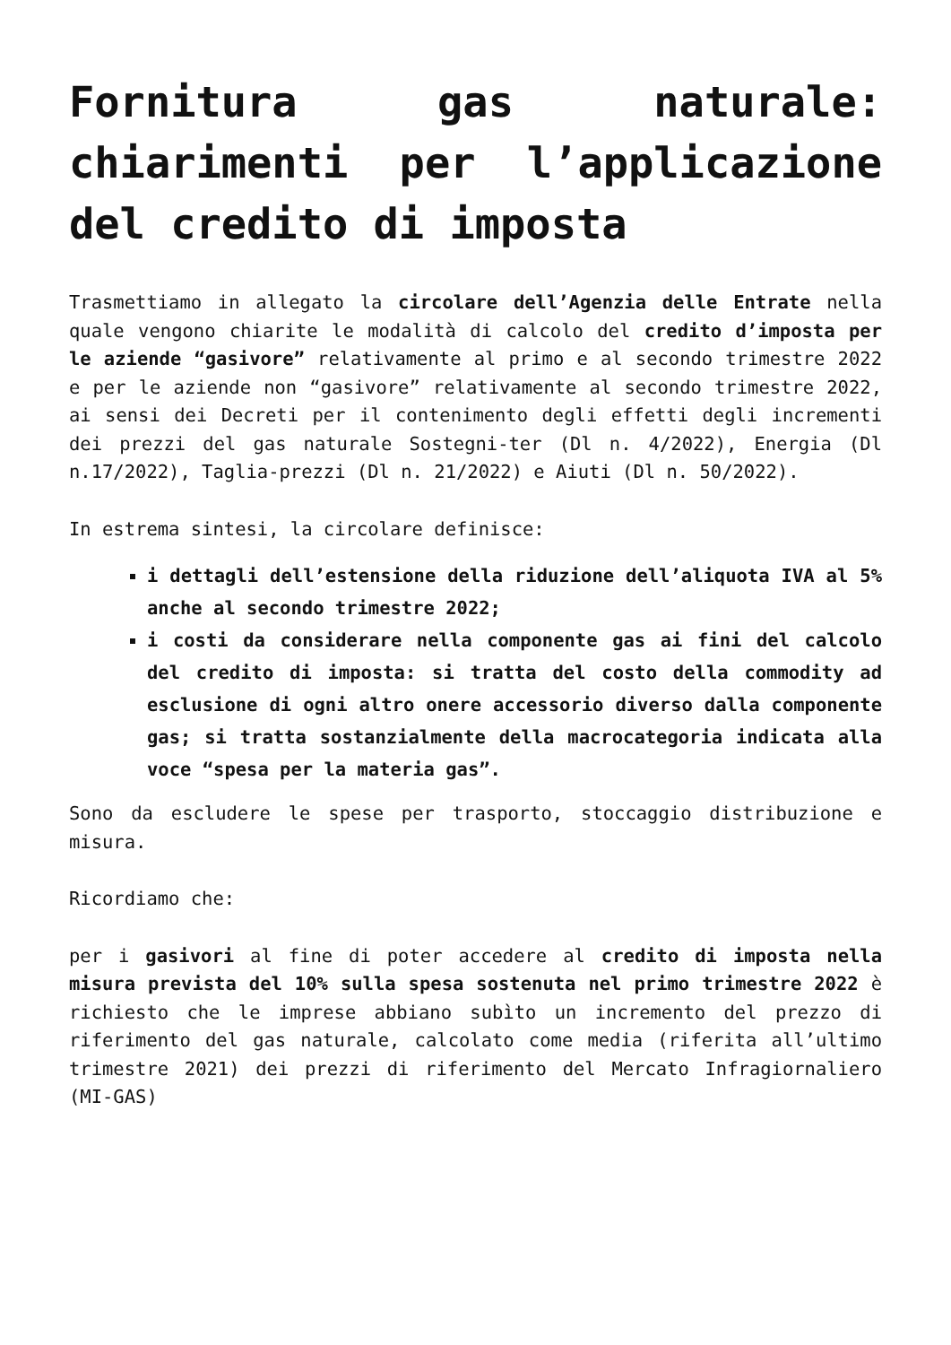Fornitura gas naturale: chiarimenti per l’applicazione del credito di imposta
Trasmettiamo in allegato la circolare dell’Agenzia delle Entrate nella quale vengono chiarite le modalità di calcolo del credito d’imposta per le aziende “gasivore” relativamente al primo e al secondo trimestre 2022 e per le aziende non “gasivore” relativamente al secondo trimestre 2022, ai sensi dei Decreti per il contenimento degli effetti degli incrementi dei prezzi del gas naturale Sostegni-ter (Dl n. 4/2022), Energia (Dl n.17/2022), Taglia-prezzi (Dl n. 21/2022) e Aiuti (Dl n. 50/2022).
In estrema sintesi, la circolare definisce:
i dettagli dell’estensione della riduzione dell’aliquota IVA al 5% anche al secondo trimestre 2022;
i costi da considerare nella componente gas ai fini del calcolo del credito di imposta: si tratta del costo della commodity ad esclusione di ogni altro onere accessorio diverso dalla componente gas; si tratta sostanzialmente della macrocategoria indicata alla voce “spesa per la materia gas”.
Sono da escludere le spese per trasporto, stoccaggio distribuzione e misura.
Ricordiamo che:
per i gasivori al fine di poter accedere al credito di imposta nella misura prevista del 10% sulla spesa sostenuta nel primo trimestre 2022 è richiesto che le imprese abbiano subìto un incremento del prezzo di riferimento del gas naturale, calcolato come media (riferita all’ultimo trimestre 2021) dei prezzi di riferimento del Mercato Infragiornaliero (MI-GAS)